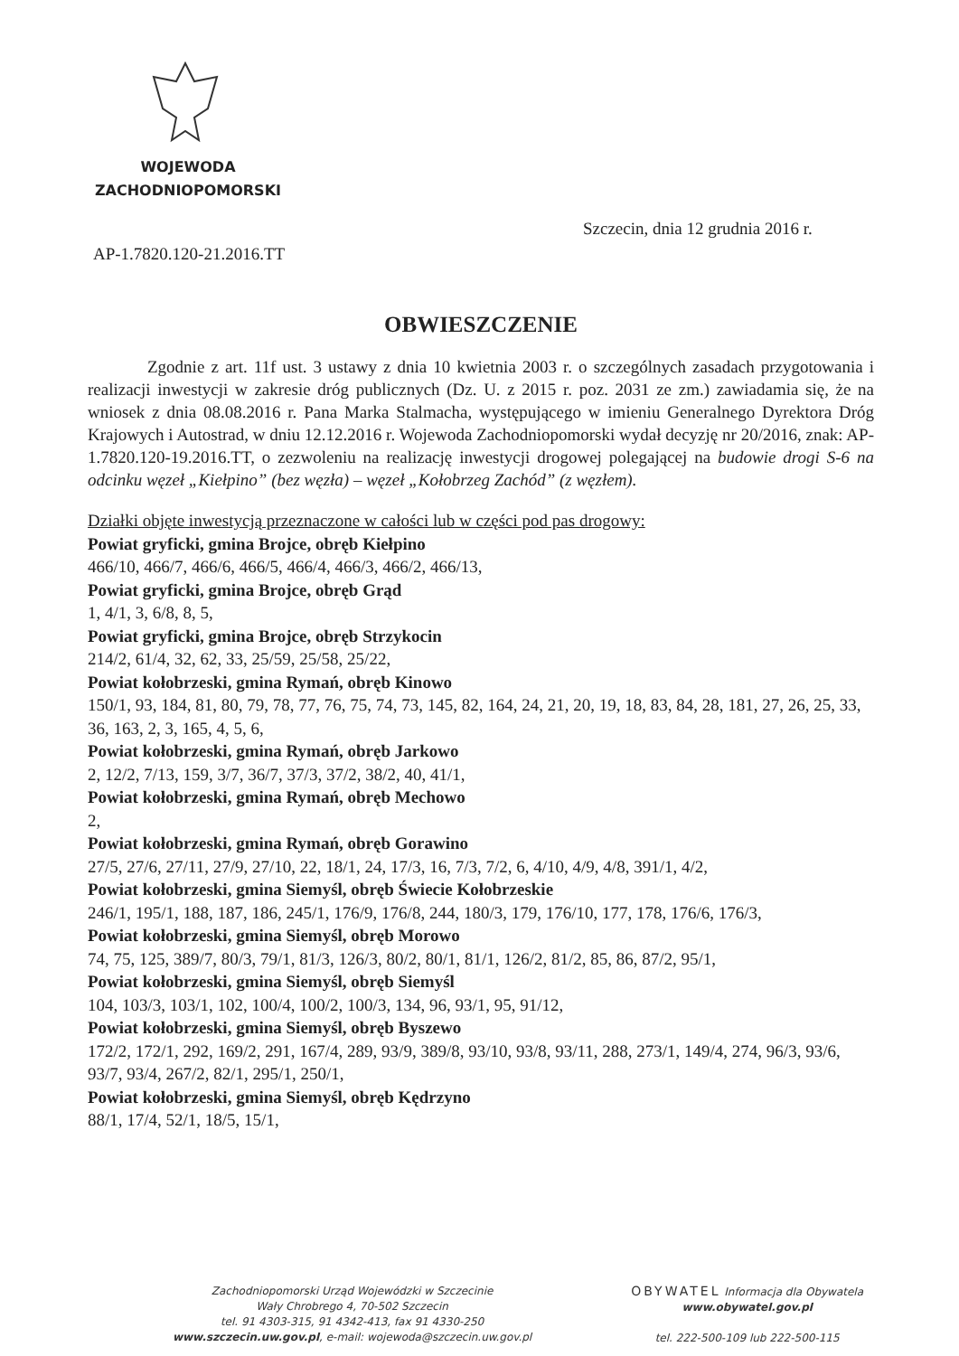WOJEWODA
ZACHODNIOPOMORSKI
Szczecin, dnia 12 grudnia 2016 r.
AP-1.7820.120-21.2016.TT
OBWIESZCZENIE
Zgodnie z art. 11f ust. 3 ustawy z dnia 10 kwietnia 2003 r. o szczególnych zasadach przygotowania i realizacji inwestycji w zakresie dróg publicznych (Dz. U. z 2015 r. poz. 2031 ze zm.) zawiadamia się, że na wniosek z dnia 08.08.2016 r. Pana Marka Stalmacha, występującego w imieniu Generalnego Dyrektora Dróg Krajowych i Autostrad, w dniu 12.12.2016 r. Wojewoda Zachodniopomorski wydał decyzję nr 20/2016, znak: AP-1.7820.120-19.2016.TT, o zezwoleniu na realizację inwestycji drogowej polegającej na budowie drogi S-6 na odcinku węzeł „Kiełpino” (bez węzła) – węzeł „Kołobrzeg Zachód” (z węzłem).
Działki objęte inwestycją przeznaczone w całości lub w części pod pas drogowy:
Powiat gryficki, gmina Brojce, obręb Kiełpino
466/10, 466/7, 466/6, 466/5, 466/4, 466/3, 466/2, 466/13,
Powiat gryficki, gmina Brojce, obręb Grąd
1, 4/1, 3, 6/8, 8, 5,
Powiat gryficki, gmina Brojce, obręb Strzykocin
214/2, 61/4, 32, 62, 33, 25/59, 25/58, 25/22,
Powiat kołobrzeski, gmina Rymań, obręb Kinowo
150/1, 93, 184, 81, 80, 79, 78, 77, 76, 75, 74, 73, 145, 82, 164, 24, 21, 20, 19, 18, 83, 84, 28, 181, 27, 26, 25, 33, 36, 163, 2, 3, 165, 4, 5, 6,
Powiat kołobrzeski, gmina Rymań, obręb Jarkowo
2, 12/2, 7/13, 159, 3/7, 36/7, 37/3, 37/2, 38/2, 40, 41/1,
Powiat kołobrzeski, gmina Rymań, obręb Mechowo
2,
Powiat kołobrzeski, gmina Rymań, obręb Gorawino
27/5, 27/6, 27/11, 27/9, 27/10, 22, 18/1, 24, 17/3, 16, 7/3, 7/2, 6, 4/10, 4/9, 4/8, 391/1, 4/2,
Powiat kołobrzeski, gmina Siemyśl, obręb Świecie Kołobrzeskie
246/1, 195/1, 188, 187, 186, 245/1, 176/9, 176/8, 244, 180/3, 179, 176/10, 177, 178, 176/6, 176/3,
Powiat kołobrzeski, gmina Siemyśl, obręb Morowo
74, 75, 125, 389/7, 80/3, 79/1, 81/3, 126/3, 80/2, 80/1, 81/1, 126/2, 81/2, 85, 86, 87/2, 95/1,
Powiat kołobrzeski, gmina Siemyśl, obręb Siemyśl
104, 103/3, 103/1, 102, 100/4, 100/2, 100/3, 134, 96, 93/1, 95, 91/12,
Powiat kołobrzeski, gmina Siemyśl, obręb Byszewo
172/2, 172/1, 292, 169/2, 291, 167/4, 289, 93/9, 389/8, 93/10, 93/8, 93/11, 288, 273/1, 149/4, 274, 96/3, 93/6, 93/7, 93/4, 267/2, 82/1, 295/1, 250/1,
Powiat kołobrzeski, gmina Siemyśl, obręb Kędrzyno
88/1, 17/4, 52/1, 18/5, 15/1,
Zachodniopomorski Urząd Wojewódzki w Szczecinie
Wały Chrobrego 4, 70-502 Szczecin
tel. 91 4303-315, 91 4342-413, fax 91 4330-250
www.szczecin.uw.gov.pl, e-mail: wojewoda@szczecin.uw.gov.pl
OBYWATEL Informacja dla Obywatela www.obywatel.gov.pl
tel. 222-500-109 lub 222-500-115